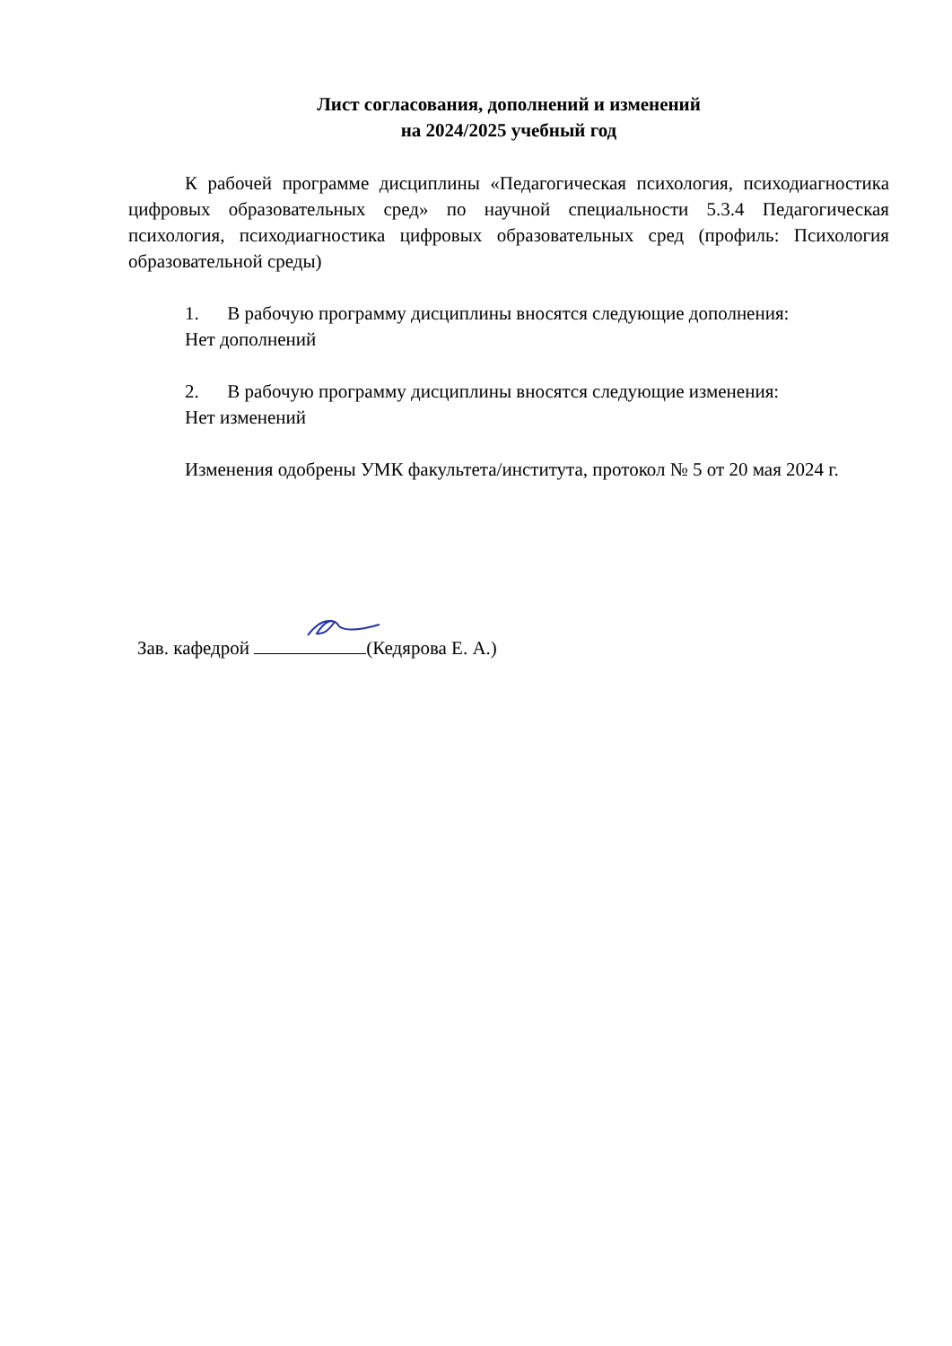Лист согласования, дополнений и изменений
на 2024/2025 учебный год
К рабочей программе дисциплины «Педагогическая психология, психодиагностика цифровых образовательных сред» по научной специальности 5.3.4 Педагогическая психология, психодиагностика цифровых образовательных сред (профиль: Психология образовательной среды)
1. В рабочую программу дисциплины вносятся следующие дополнения:
Нет дополнений
2. В рабочую программу дисциплины вносятся следующие изменения:
Нет изменений
Изменения одобрены УМК факультета/института, протокол № 5 от 20 мая 2024 г.
Зав. кафедрой (Кедярова Е. А.)